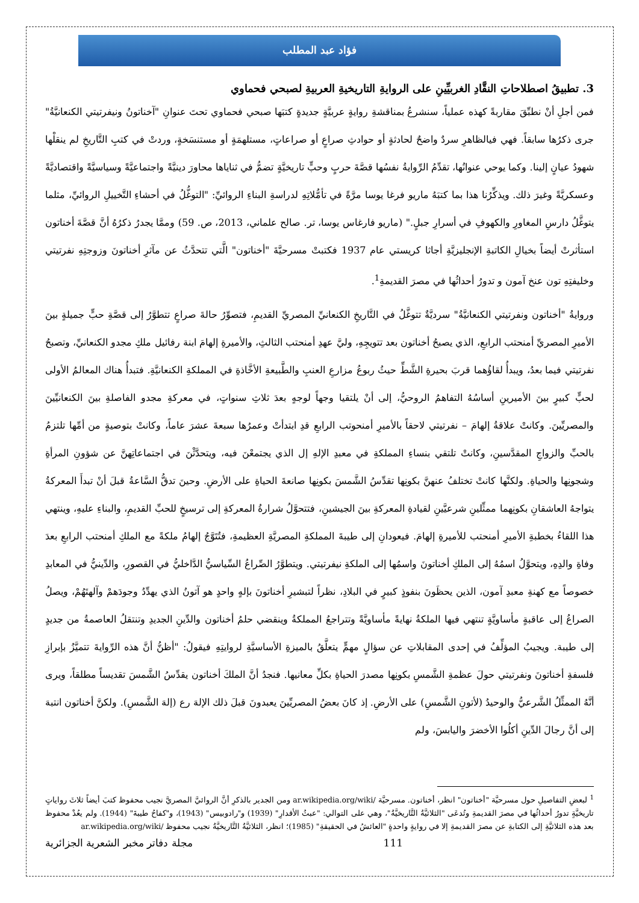فؤاد عبد المطلب
3. تطبيقُ اصطلاحاتِ النقَّادِ الغربيِّينِ على الروايةِ التاريخيةِ العربيةِ لصبحي فحماوي
فمن أجلِ أنْ نطبِّقَ مقاربةً كهذه عملياً، سنشرعُ بمناقشةِ روايةٍ عربيَّةٍ جديدةٍ كتبَها صبحي فحماوي تحتَ عنوانِ "آخناتونُ ونيفرتيتي الكنعانيَّةُ" جرى ذكرُها سابقاً. فهي فيالظاهرِ سردٌ واضحٌ لحادثةٍ أو حوادثِ صراعٍ أو صراعاتٍ، مستلهمَةٍ أو مستنسَخةٍ، وردتْ في كتبِ التَّاريخِ لم ينقلْها شهودُ عيانٍ إلينا. وكما يوحي عنوانُها، تقدِّمُ الرِّوايةُ نفسُها قصَّةَ حربٍ وحبٍّ تاريخيَّةٍ تضمُّ في ثناياها محاورَ دينيَّةً واجتماعيَّةً وسياسيَّةً واقتصاديَّةً وعسكريَّةً وغيرَ ذلك. ويذكِّرُنا هذا بما كتبَهُ ماريو فرغا يوسا مرَّةً في تأمُّلاتِهِ لدراسةِ البناءِ الروائيِّ: "التوغُّلُ في أحشاءِ التَّخييلِ الروائيِّ، مثلما يتوغَّلُ دارسِ المغاورِ والكهوفِ في أسرارِ جبلٍ." (ماريو فارغاس يوسا، تر. صالح علماني، 2013، ص. 59) وممَّا يجدرُ ذكرُهُ أنَّ قصَّةَ أخناتون استأثرتْ أيضاً بخيالِ الكاتبةِ الإنجليزيَّةِ أجاثا كريستي عام 1937 فكتبتْ مسرحيَّةَ "أخناتون" الَّتي تتحدَّثُ عن مآثرِ أخناتونَ وزوجتِهِ نفرتيتي وخليفتِهِ تون عنخ آمون و تدورُ أحداثُها في مصرَ القديمةِ<sup>1</sup>.
وروايةُ "أخناتون ونفرتيتي الكنعانيَّةُ" سرديَّةٌ تتوغَّلُ في التَّاريخِ الكنعانيِّ المصريِّ القديمِ، فتصوِّرُ حالةَ صراعٍ تتطوَّرُ إلى قصَّةِ حبٍّ جميلةٍ بينَ الأميرِ المصريِّ أمنحتب الرابعِ، الذي يصبحُ أخناتون بعد تتويجِهِ، وليَّ عهدِ أمنحتب الثالثِ، والأميرةِ إلهامَ ابنة رفائيل ملكِ مجدو الكنعانيِّ، وتصبحُ نفرتيتي فيما بعدُ، ويبدأُ لقاؤُهما قربَ بحيرةِ الشَّطِّ حيثُ ربوعُ مزارعِ العنبِ والطَّبيعةِ الأخَّاذةِ في المملكةِ الكنعانيَّةِ. فتبدأُ هناك المعالمُ الأولى لحبٍّ كبيرٍ بينَ الأميرينِ أساسُهُ التفاهمُ الروحيُّ، إلى أنْ يلتقيا وجهاً لوجهٍ بعدَ ثلاثِ سنواتٍ، في معركةِ مجدو الفاصلةِ بينَ الكنعانيِّينَ والمصريِّينَ. وكانتْ علاقةُ إلهامَ – نفرتيتي لاحقاً بالأميرِ أمنحوتب الرابعِ قدِ ابتدأتْ وعمرُها سبعةَ عشرَ عاماً، وكانتْ بتوصيةٍ من أمِّها تلتزمُ بالحبِّ والزواجِ المقدَّسينِ، وكانتْ تلتقي بنساءِ المملكةِ في معبدِ الإلهِ إل الذي يجتمعْنَ فيه، ويتحدَّثْنَ في اجتماعاتِهنَّ عن شؤونِ المرأةِ وشجونِها والحياةِ. ولكنَّها كانتْ تختلفُ عنهنَّ بكونِها تقدِّسُ الشَّمسَ بكونِها صانعةَ الحياةِ على الأرضِ. وحينَ تدقُّ السَّاعةُ قبلَ أنْ تبدأَ المعركةُ يتواجهُ العاشقانِ بكونِهما ممثِّلينِ شرعيَّينِ لقيادةِ المعركةِ بينَ الجيشينِ، فتتحوَّلُ شرارةُ المعركةِ إلى ترسيخٍ للحبِّ القديمِ، والبناءِ عليهِ، وينتهي هذا اللقاءُ بخطبةِ الأميرِ أمنحتب للأميرةِ إلهامَ. فيعودانِ إلى طيبةَ المملكةِ المصريَّةِ العظيمةِ، فتُتَوَّجُ إلهامُ ملكةً مع الملكِ أمنحتب الرابعِ بعدَ وفاةِ والدِهِ، ويتحوَّلُ اسمُهُ إلى الملكِ أخناتونَ واسمُها إلى الملكةِ نيفرتيتي. ويتطوَّرُ الصِّراعُ السِّياسيُّ الدَّاخليُّ في القصورِ، والدِّينيُّ في المعابدِ خصوصاً مع كهنةِ معبدِ آمون، الذين يحظَونَ بنفوذٍ كبيرٍ في البلادِ، نظراً لتبشيرِ أخناتونَ بإلهٍ واحدٍ هو آتونُ الذي يهدِّدُ وجودَهمْ وآلهتَهُمْ، ويصلُ الصراعُ إلى عاقبةٍ مأساويَّةٍ تنتهي فيها الملكةُ نهايةً مأساويَّةً وتتراجعُ المملكةُ وينقضي حلمُ أخناتون والدِّينِ الجديدِ وتنتقلُ العاصمةُ من جديدٍ إلى طيبة. ويجيبُ المؤلِّفُ في إحدى المقابلاتِ عن سؤالٍ مهمٍّ يتعلَّقُ بالميزةِ الأساسيَّةِ لروايتِهِ فيقولُ: "أظنُّ أنَّ هذه الرِّوايةَ تتميَّزُ بإبرازِ فلسفةِ أخناتونَ ونفرتيتي حولَ عظمةِ الشَّمسِ بكونِها مصدرَ الحياةِ بكلِّ معانيها. فنجدُ أنَّ الملكَ أخناتون يقدِّسُ الشَّمسَ تقديساً مطلقاً، ويرى أنَّهُ الممثِّلُ الشَّرعيُّ والوحيدُ (لأتونِ الشَّمسِ) على الأرضِ. إذ كانَ بعضُ المصريِّينَ يعبدونَ قبلَ ذلك الإلهَ رع (إلهَ الشَّمسِ). ولكنَّ أخناتون انتبهَ إلى أنَّ رجالَ الدِّينِ أكلُوا الأخضرَ واليابسَ، ولم
<sup>1</sup> لبعضِ التفاصيلِ حول مسرحيَّة "أخناتون" انظر، أخناتون. مسرحيَّة ar.wikipedia.org/wiki/ ومن الجدير بالذكرِ أنَّ الروائيَّ المصريَّ نجيب محفوظ كتبَ أيضاً ثلاثَ رواياتٍ تاريخيَّةٍ تدورُ أحداثُها في مصرَ القديمةِ وتُدعَى "الثلاثيَّةُ التَّاريخيَّةُ"، وهي على التوالي: "عبثُ الأقدارِ" (1939) و"رادوبيس" (1943)، و"كفاحُ طيبةَ" (1944). ولم يعُدْ محفوظ بعد هذه الثلاثيَّةِ إلى الكتابةِ عن مصرَ القديمةِ إلا في روايةٍ واحدةٍ "العائشُ في الحقيقةِ" (1985)؛ انظر، الثلاثيَّةُ التَّاريخيَّةُ نجيب محفوظ ar.wikipedia.org/wiki/
مجلة دفاتر مخبر الشعرية الجزائرية 111